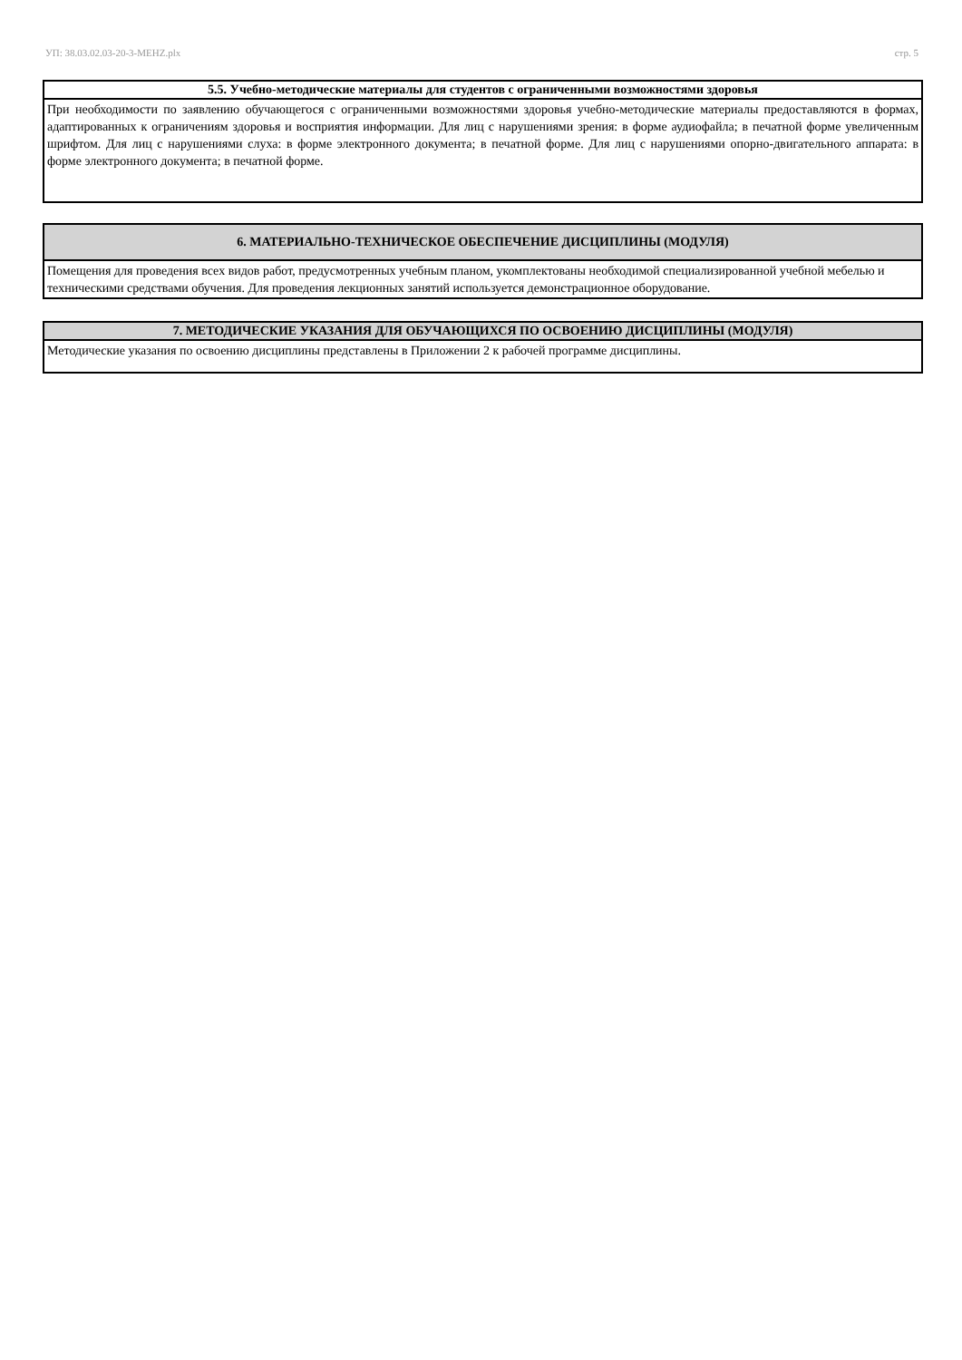УП: 38.03.02.03-20-3-MEHZ.plx стр. 5
| 5.5. Учебно-методические материалы для студентов с ограниченными возможностями здоровья |
| --- |
| При необходимости по заявлению обучающегося с ограниченными возможностями здоровья учебно-методические материалы предоставляются в формах, адаптированных к ограничениям здоровья и восприятия информации. Для лиц с нарушениями зрения: в форме аудиофайла; в печатной форме увеличенным шрифтом. Для лиц с нарушениями слуха: в форме электронного документа; в печатной форме. Для лиц с нарушениями опорно-двигательного аппарата: в форме электронного документа; в печатной форме. |
| 6. МАТЕРИАЛЬНО-ТЕХНИЧЕСКОЕ ОБЕСПЕЧЕНИЕ ДИСЦИПЛИНЫ (МОДУЛЯ) |
| --- |
| Помещения для проведения всех видов работ, предусмотренных учебным планом, укомплектованы необходимой специализированной учебной мебелью и техническими средствами обучения. Для проведения лекционных занятий используется демонстрационное оборудование. |
| 7. МЕТОДИЧЕСКИЕ УКАЗАНИЯ ДЛЯ ОБУЧАЮЩИХСЯ ПО ОСВОЕНИЮ ДИСЦИПЛИНЫ (МОДУЛЯ) |
| --- |
| Методические указания по освоению дисциплины представлены в Приложении 2 к рабочей программе дисциплины. |